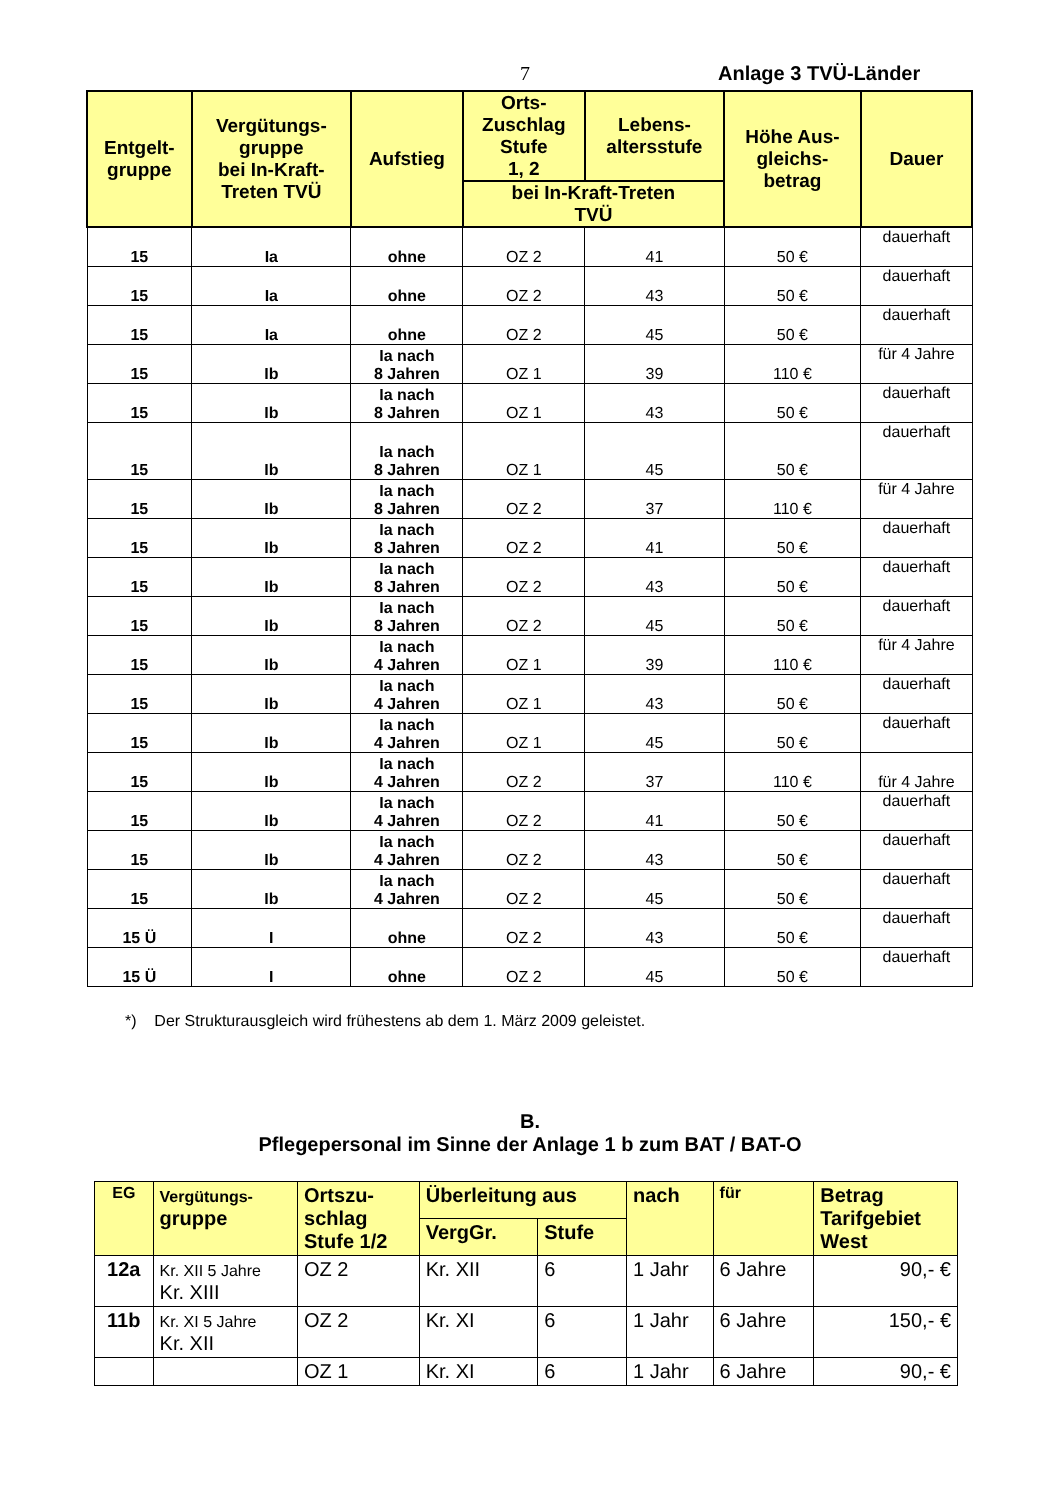7 Anlage 3 TVÜ-Länder
| Entgelt- gruppe | Vergütungs- gruppe bei In-Kraft- Treten TVÜ | Aufstieg | Orts- Zuschlag Stufe 1, 2 | Lebens- altersstufe | Höhe Aus- gleichs- betrag | Dauer |
| --- | --- | --- | --- | --- | --- | --- |
| | | | bei In-Kraft-Treten TVÜ | | | |
| 15 | Ia | ohne | OZ 2 | 41 | 50 € | dauerhaft |
| 15 | Ia | ohne | OZ 2 | 43 | 50 € | dauerhaft |
| 15 | Ia | ohne | OZ 2 | 45 | 50 € | dauerhaft |
| 15 | Ib | Ia nach 8 Jahren | OZ 1 | 39 | 110 € | für 4 Jahre |
| 15 | Ib | Ia nach 8 Jahren | OZ 1 | 43 | 50 € | dauerhaft |
| 15 | Ib | Ia nach 8 Jahren | OZ 1 | 45 | 50 € | dauerhaft |
| 15 | Ib | Ia nach 8 Jahren | OZ 2 | 37 | 110 € | für 4 Jahre |
| 15 | Ib | Ia nach 8 Jahren | OZ 2 | 41 | 50 € | dauerhaft |
| 15 | Ib | Ia nach 8 Jahren | OZ 2 | 43 | 50 € | dauerhaft |
| 15 | Ib | Ia nach 8 Jahren | OZ 2 | 45 | 50 € | dauerhaft |
| 15 | Ib | Ia nach 4 Jahren | OZ 1 | 39 | 110 € | für 4 Jahre |
| 15 | Ib | Ia nach 4 Jahren | OZ 1 | 43 | 50 € | dauerhaft |
| 15 | Ib | Ia nach 4 Jahren | OZ 1 | 45 | 50 € | dauerhaft |
| 15 | Ib | Ia nach 4 Jahren | OZ 2 | 37 | 110 € | für 4 Jahre |
| 15 | Ib | Ia nach 4 Jahren | OZ 2 | 41 | 50 € | dauerhaft |
| 15 | Ib | Ia nach 4 Jahren | OZ 2 | 43 | 50 € | dauerhaft |
| 15 | Ib | Ia nach 4 Jahren | OZ 2 | 45 | 50 € | dauerhaft |
| 15 Ü | I | ohne | OZ 2 | 43 | 50 € | dauerhaft |
| 15 Ü | I | ohne | OZ 2 | 45 | 50 € | dauerhaft |
*) Der Strukturausgleich wird frühestens ab dem 1. März 2009 geleistet.
B.
Pflegepersonal im Sinne der Anlage 1 b zum BAT / BAT-O
| EG | Vergütungs- gruppe | Ortszu- schlag Stufe 1/2 | Überleitung aus | | nach | für | Betrag Tarifgebiet West |
| --- | --- | --- | --- | --- | --- | --- | --- |
| | | | VergGr. | Stufe | | | |
| 12a | Kr. XII 5 Jahre Kr. XIII | OZ 2 | Kr. XII | 6 | 1 Jahr | 6 Jahre | 90,- € |
| 11b | Kr. XI 5 Jahre Kr. XII | OZ 2 | Kr. XI | 6 | 1 Jahr | 6 Jahre | 150,- € |
| | | OZ 1 | Kr. XI | 6 | 1 Jahr | 6 Jahre | 90,- € |